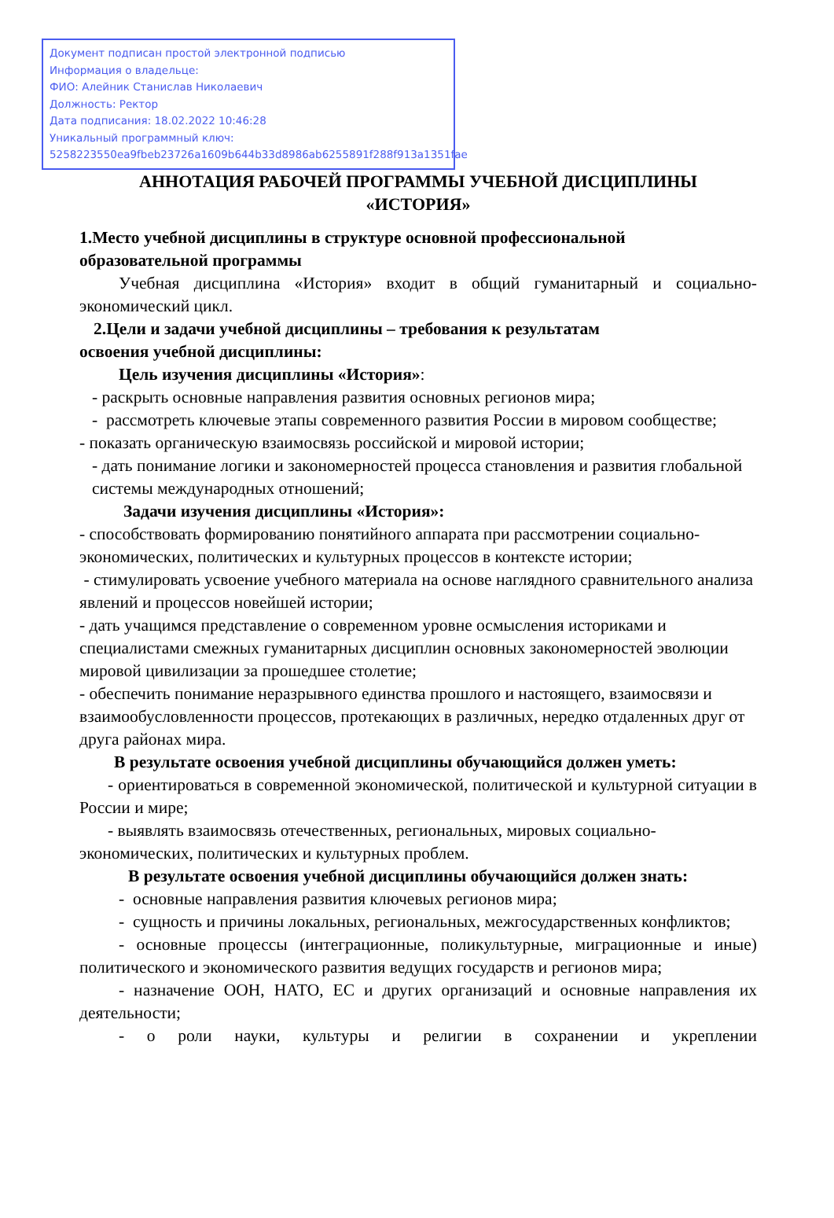Документ подписан простой электронной подписью
Информация о владельце:
ФИО: Алейник Станислав Николаевич
Должность: Ректор
Дата подписания: 18.02.2022 10:46:28
Уникальный программный ключ:
5258223550ea9fbeb23726a1609b644b33d8986ab6255891f288f913a1351fae
АННОТАЦИЯ РАБОЧЕЙ ПРОГРАММЫ УЧЕБНОЙ ДИСЦИПЛИНЫ
«ИСТОРИЯ»
1.Место учебной дисциплины в структуре основной профессиональной образовательной программы
Учебная дисциплина «История» входит в общий гуманитарный и социально-экономический цикл.
2.Цели и задачи учебной дисциплины – требования к результатам
освоения учебной дисциплины:
Цель изучения дисциплины «История»:
- раскрыть основные направления развития основных регионов мира;
- рассмотреть ключевые этапы современного развития России в мировом сообществе;
- показать органическую взаимосвязь российской и мировой истории;
- дать понимание логики и закономерностей процесса становления и развития глобальной системы международных отношений;
Задачи изучения дисциплины «История»:
- способствовать формированию понятийного аппарата при рассмотрении социально-экономических, политических и культурных процессов в контексте истории;
- стимулировать усвоение учебного материала на основе наглядного сравнительного анализа явлений и процессов новейшей истории;
- дать учащимся представление о современном уровне осмысления историками и специалистами смежных гуманитарных дисциплин основных закономерностей эволюции мировой цивилизации за прошедшее столетие;
- обеспечить понимание неразрывного единства прошлого и настоящего, взаимосвязи и взаимообусловленности процессов, протекающих в различных, нередко отдаленных друг от друга районах мира.
В результате освоения учебной дисциплины обучающийся должен уметь:
- ориентироваться в современной экономической, политической и культурной ситуации в России и мире;
- выявлять взаимосвязь отечественных, региональных, мировых социально-экономических, политических и культурных проблем.
В результате освоения учебной дисциплины обучающийся должен знать:
- основные направления развития ключевых регионов мира;
- сущность и причины локальных, региональных, межгосударственных конфликтов;
- основные процессы (интеграционные, поликультурные, миграционные и иные) политического и экономического развития ведущих государств и регионов мира;
- назначение ООН, НАТО, ЕС и других организаций и основные направления их деятельности;
- о роли науки, культуры и религии в сохранении и укреплении